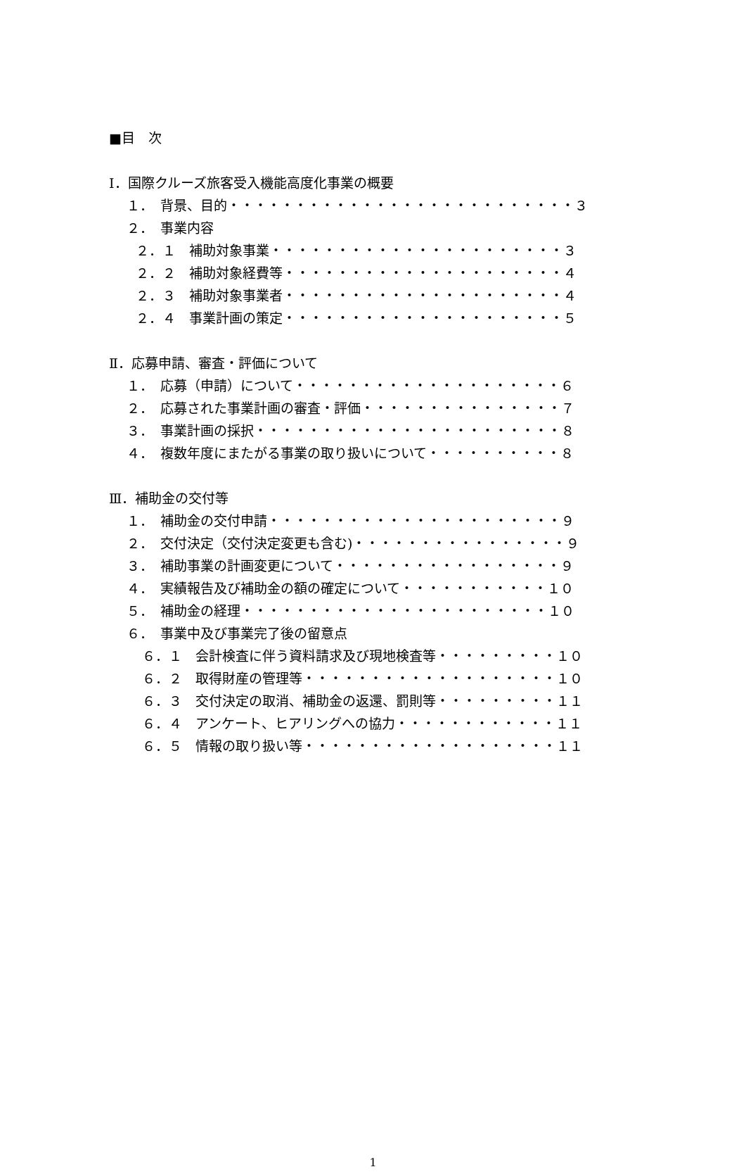■目　次
Ⅰ．国際クルーズ旅客受入機能高度化事業の概要
１．　背景、目的・・・・・・・・・・・・・・・・・・・・・・・・・・３
２．　事業内容
２．１　補助対象事業・・・・・・・・・・・・・・・・・・・・・・３
２．２　補助対象経費等・・・・・・・・・・・・・・・・・・・・・４
２．３　補助対象事業者・・・・・・・・・・・・・・・・・・・・・４
２．４　事業計画の策定・・・・・・・・・・・・・・・・・・・・・５
Ⅱ．応募申請、審査・評価について
１．　応募（申請）について・・・・・・・・・・・・・・・・・・・・６
２．　応募された事業計画の審査・評価・・・・・・・・・・・・・・・７
３．　事業計画の採択・・・・・・・・・・・・・・・・・・・・・・・８
４．　複数年度にまたがる事業の取り扱いについて・・・・・・・・・・８
Ⅲ．補助金の交付等
１．　補助金の交付申請・・・・・・・・・・・・・・・・・・・・・・９
２．　交付決定（交付決定変更も含む)・・・・・・・・・・・・・・・・９
３．　補助事業の計画変更について・・・・・・・・・・・・・・・・・９
４．　実績報告及び補助金の額の確定について・・・・・・・・・・・１０
５．　補助金の経理・・・・・・・・・・・・・・・・・・・・・・・１０
６．　事業中及び事業完了後の留意点
６．１　会計検査に伴う資料請求及び現地検査等・・・・・・・・・１０
６．２　取得財産の管理等・・・・・・・・・・・・・・・・・・・１０
６．３　交付決定の取消、補助金の返還、罰則等・・・・・・・・・１１
６．４　アンケート、ヒアリングへの協力・・・・・・・・・・・・１１
６．５　情報の取り扱い等・・・・・・・・・・・・・・・・・・・１１
1